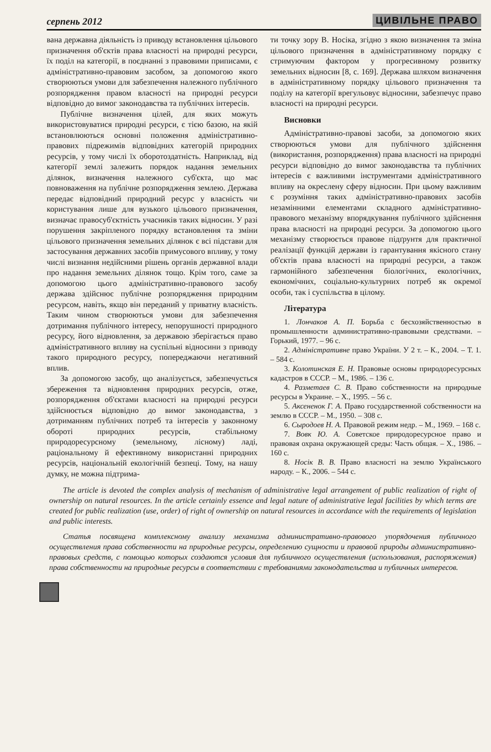серпень 2012 ЦИВІЛЬНЕ ПРАВО
вана державна діяльність із приводу встановлення цільового призначення об'єктів права власності на природні ресурси, їх поділ на категорії, в поєднанні з правовими приписами, є адміністративно-правовим засобом, за допомогою якого створюються умови для забезпечення належного публічного розпорядження правом власності на природні ресурси відповідно до вимог законодавства та публічних інтересів.
Публічне визначення цілей, для яких можуть використовуватися природні ресурси, є тією базою, на якій встановлюються основні положення адміністративно-правових підрежимів відповідних категорій природних ресурсів, у тому числі їх оборотоздатність. Наприклад, від категорії землі залежить порядок надання земельних ділянок, визначення належного суб'єкта, що має повноваження на публічне розпорядження землею. Держава передає відповідний природний ресурс у власність чи користування лише для вузького цільового призначення, визначає правосуб'єктність учасників таких відносин. У разі порушення закріпленого порядку встановлення та зміни цільового призначення земельних ділянок є всі підстави для застосування державних засобів примусового впливу, у тому числі визнання недійсними рішень органів державної влади про надання земельних ділянок тощо. Крім того, саме за допомогою цього адміністративно-правового засобу держава здійснює публічне розпорядження природним ресурсом, навіть, якщо він переданий у приватну власність. Таким чином створюються умови для забезпечення дотримання публічного інтересу, непорушності природного ресурсу, його відновлення, за державою зберігається право адміністративного впливу на суспільні відносини з приводу такого природного ресурсу, попереджаючи негативний вплив.
За допомогою засобу, що аналізується, забезпечується збереження та відновлення природних ресурсів, отже, розпорядження об'єктами власності на природні ресурси здійснюється відповідно до вимог законодавства, з дотриманням публічних потреб та інтересів у законному обороті природних ресурсів, стабільному природоресурсному (земельному, лісному) ладі, раціональному й ефективному використанні природних ресурсів, національній екологічній безпеці. Тому, на нашу думку, не можна підтрима-
ти точку зору В. Носіка, згідно з якою визначення та зміна цільового призначення в адміністративному порядку є стримуючим фактором у прогресивному розвитку земельних відносин [8, с. 169]. Держава шляхом визначення в адміністративному порядку цільового призначення та поділу на категорії врегульовує відносини, забезпечує право власності на природні ресурси.
Висновки
Адміністративно-правові засоби, за допомогою яких створюються умови для публічного здійснення (використання, розпорядження) права власності на природні ресурси відповідно до вимог законодавства та публічних інтересів є важливими інструментами адміністративного впливу на окреслену сферу відносин. При цьому важливим є розуміння таких адміністративно-правових засобів незамінними елементами складного адміністративно-правового механізму впорядкування публічного здійснення права власності на природні ресурси. За допомогою цього механізму створюється правове підґрунтя для практичної реалізації функцій держави із гарантування якісного стану об'єктів права власності на природні ресурси, а також гармонійного забезпечення біологічних, екологічних, економічних, соціально-культурних потреб як окремої особи, так і суспільства в цілому.
Література
1. Лончаков А. П. Борьба с бесхозяйственностью в промышленности административно-правовыми средствами. – Горький, 1977. – 96 с.
2. Адміністративне право України. У 2 т. – К., 2004. – Т. 1. – 584 с.
3. Колотинская Е. Н. Правовые основы природоресурсных кадастров в СССР. – М., 1986. – 136 с.
4. Разметаев С. В. Право собственности на природные ресурсы в Украине. – Х., 1995. – 56 с.
5. Аксененок Г. А. Право государственной собственности на землю в СССР. – М., 1950. – 308 с.
6. Сыродоев Н. А. Правовой режим недр. – М., 1969. – 168 с.
7. Вовк Ю. А. Советское природоресурсное право и правовая охрана окружающей среды: Часть общая. – Х., 1986. – 160 с.
8. Носік В. В. Право власності на землю Українського народу. – К., 2006. – 544 с.
The article is devoted the complex analysis of mechanism of administrative legal arrangement of public realization of right of ownership on natural resources. In the article certainly essence and legal nature of administrative legal facilities by which terms are created for public realization (use, order) of right of ownership on natural resources in accordance with the requirements of legislation and public interests.
Статья посвящена комплексному анализу механизма административно-правового упорядочения публичного осуществления права собственности на природные ресурсы, определению сущности и правовой природы административно-правовых средств, с помощью которых создаются условия для публичного осуществления (использования, распоряжения) права собственности на природные ресурсы в соответствии с требованиями законодательства и публичных интересов.